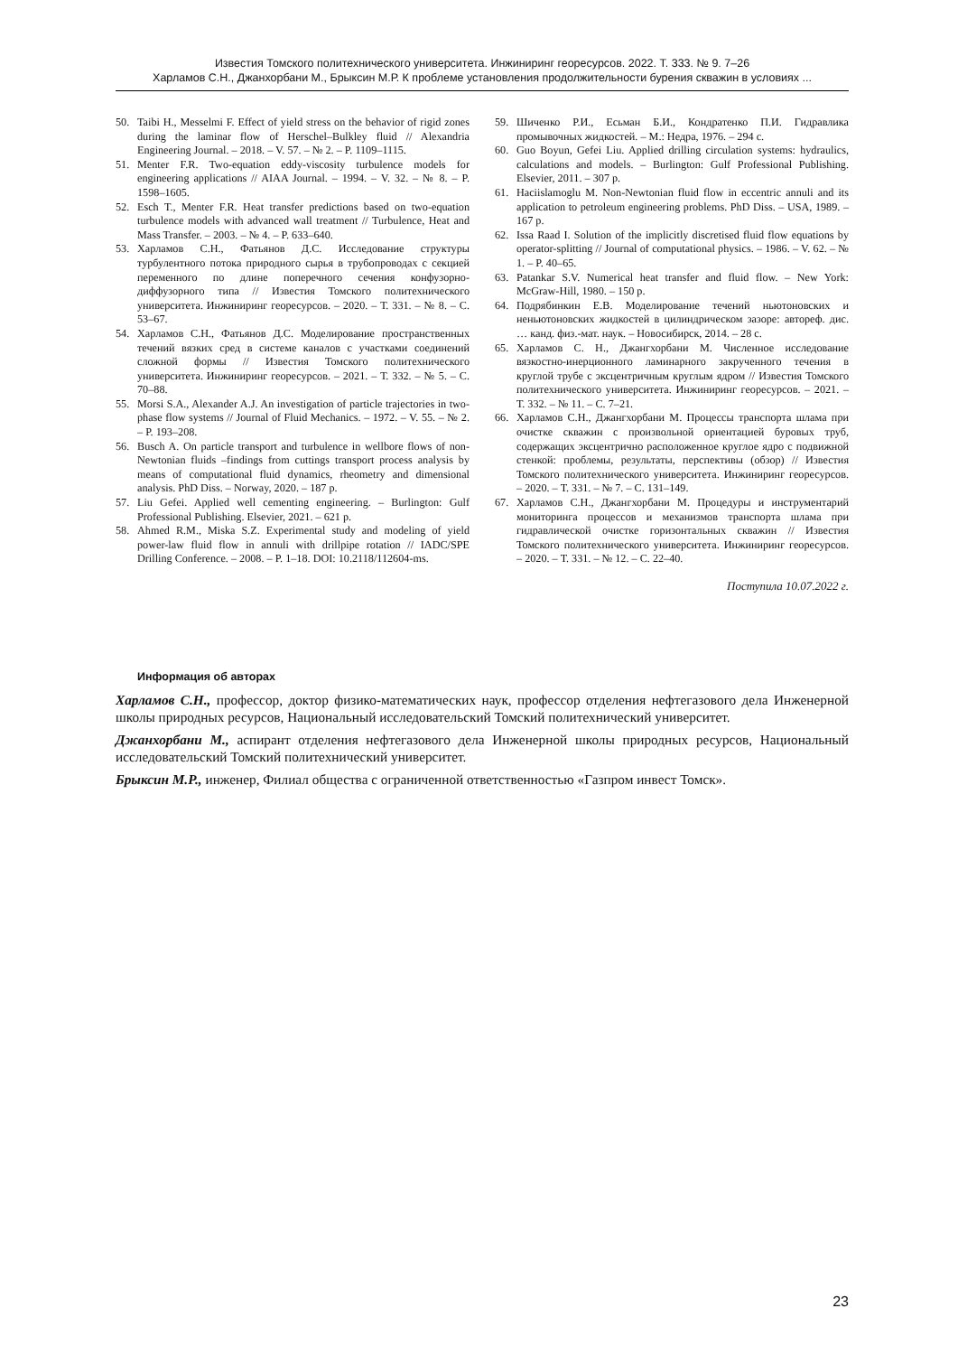Известия Томского политехнического университета. Инжиниринг георесурсов. 2022. Т. 333. № 9. 7–26
Харламов С.Н., Джанхорбани М., Брыксин М.Р. К проблеме установления продолжительности бурения скважин в условиях ...
50. Taibi H., Messelmi F. Effect of yield stress on the behavior of rigid zones during the laminar flow of Herschel–Bulkley fluid // Alexandria Engineering Journal. – 2018. – V. 57. – № 2. – P. 1109–1115.
51. Menter F.R. Two-equation eddy-viscosity turbulence models for engineering applications // AIAA Journal. – 1994. – V. 32. – № 8. – P. 1598–1605.
52. Esch T., Menter F.R. Heat transfer predictions based on two-equation turbulence models with advanced wall treatment // Turbulence, Heat and Mass Transfer. – 2003. – № 4. – P. 633–640.
53. Харламов С.Н., Фатьянов Д.С. Исследование структуры турбулентного потока природного сырья в трубопроводах с секцией переменного по длине поперечного сечения конфузорно-диффузорного типа // Известия Томского политехнического университета. Инжиниринг георесурсов. – 2020. – Т. 331. – № 8. – С. 53–67.
54. Харламов С.Н., Фатьянов Д.С. Моделирование пространственных течений вязких сред в системе каналов с участками соединений сложной формы // Известия Томского политехнического университета. Инжиниринг георесурсов. – 2021. – Т. 332. – № 5. – С. 70–88.
55. Morsi S.A., Alexander A.J. An investigation of particle trajectories in two-phase flow systems // Journal of Fluid Mechanics. – 1972. – V. 55. – № 2. – P. 193–208.
56. Busch A. On particle transport and turbulence in wellbore flows of non-Newtonian fluids –findings from cuttings transport process analysis by means of computational fluid dynamics, rheometry and dimensional analysis. PhD Diss. – Norway, 2020. – 187 p.
57. Liu Gefei. Applied well cementing engineering. – Burlington: Gulf Professional Publishing. Elsevier, 2021. – 621 p.
58. Ahmed R.M., Miska S.Z. Experimental study and modeling of yield power-law fluid flow in annuli with drillpipe rotation // IADC/SPE Drilling Conference. – 2008. – P. 1–18. DOI: 10.2118/112604-ms.
59. Шиченко Р.И., Есьман Б.И., Кондратенко П.И. Гидравлика промывочных жидкостей. – М.: Недра, 1976. – 294 с.
60. Guo Boyun, Gefei Liu. Applied drilling circulation systems: hydraulics, calculations and models. – Burlington: Gulf Professional Publishing. Elsevier, 2011. – 307 p.
61. Haciislamoglu M. Non-Newtonian fluid flow in eccentric annuli and its application to petroleum engineering problems. PhD Diss. – USA, 1989. – 167 p.
62. Issa Raad I. Solution of the implicitly discretised fluid flow equations by operator-splitting // Journal of computational physics. – 1986. – V. 62. – № 1. – P. 40–65.
63. Patankar S.V. Numerical heat transfer and fluid flow. – New York: McGraw-Hill, 1980. – 150 p.
64. Подрябинкин Е.В. Моделирование течений ньютоновских и неньютоновских жидкостей в цилиндрическом зазоре: автореф. дис. … канд. физ.-мат. наук. – Новосибирск, 2014. – 28 с.
65. Харламов С. Н., Джангхорбани М. Численное исследование вязкостно-инерционного ламинарного закрученного течения в круглой трубе с эксцентричным круглым ядром // Известия Томского политехнического университета. Инжиниринг георесурсов. – 2021. – Т. 332. – № 11. – С. 7–21.
66. Харламов С.Н., Джангхорбани М. Процессы транспорта шлама при очистке скважин с произвольной ориентацией буровых труб, содержащих эксцентрично расположенное круглое ядро с подвижной стенкой: проблемы, результаты, перспективы (обзор) // Известия Томского политехнического университета. Инжиниринг георесурсов. – 2020. – Т. 331. – № 7. – С. 131–149.
67. Харламов С.Н., Джангхорбани М. Процедуры и инструментарий мониторинга процессов и механизмов транспорта шлама при гидравлической очистке горизонтальных скважин // Известия Томского политехнического университета. Инжиниринг георесурсов. – 2020. – Т. 331. – № 12. – С. 22–40.
Поступила 10.07.2022 г.
Информация об авторах
Харламов С.Н., профессор, доктор физико-математических наук, профессор отделения нефтегазового дела Инженерной школы природных ресурсов, Национальный исследовательский Томский политехнический университет.
Джанхорбани М., аспирант отделения нефтегазового дела Инженерной школы природных ресурсов, Национальный исследовательский Томский политехнический университет.
Брыксин М.Р., инженер, Филиал общества с ограниченной ответственностью «Газпром инвест Томск».
23